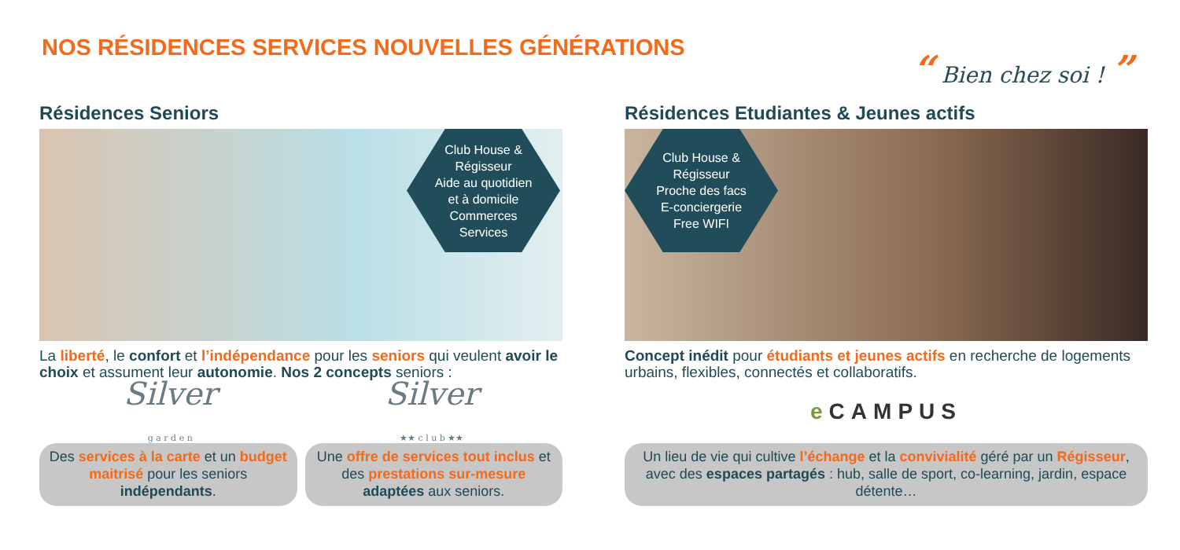NOS RÉSIDENCES SERVICES NOUVELLES GÉNÉRATIONS
“ Bien chez soi ! ”
Résidences Seniors
Club House &
Régisseur
Aide au quotidien
et à domicile
Commerces
Services
La liberté, le confort et l’indépendance pour les seniors qui veulent avoir le choix et assument leur autonomie. Nos 2 concepts seniors :
Silver
g a r d e n
Silver
★★ c l u b ★★
Des services à la carte et un budget maitrisé pour les seniors indépendants.
Une offre de services tout inclus et des prestations sur-mesure adaptées aux seniors.
Résidences Etudiantes & Jeunes actifs
Club House &
Régisseur
Proche des facs
E-conciergerie
Free WIFI
Concept inédit pour étudiants et jeunes actifs en recherche de logements urbains, flexibles, connectés et collaboratifs.
e CAMPUS
Un lieu de vie qui cultive l’échange et la convivialité géré par un Régisseur, avec des espaces partagés : hub, salle de sport, co-learning, jardin, espace détente…